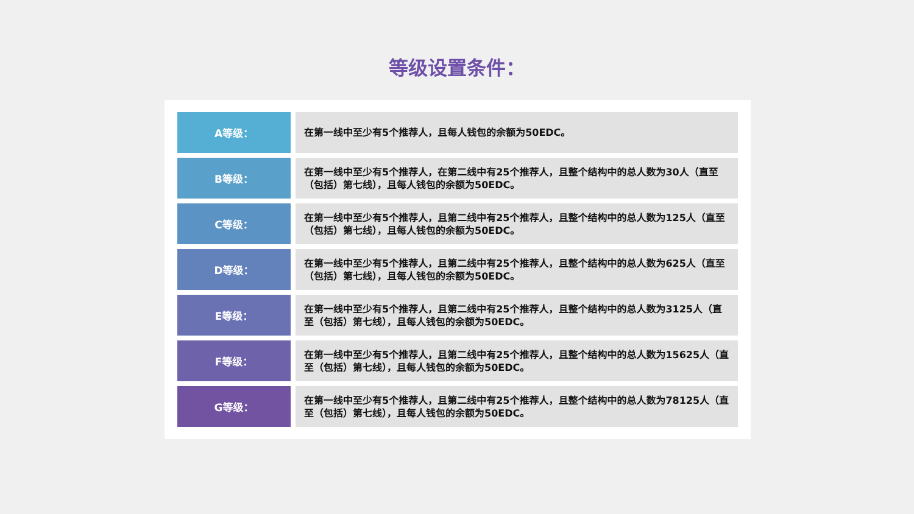等级设置条件：
| A等级： | 在第一线中至少有5个推荐人，且每人钱包的余额为50EDC。 |
| B等级： | 在第一线中至少有5个推荐人，在第二线中有25个推荐人，且整个结构中的总人数为30人（直至（包括）第七线），且每人钱包的余额为50EDC。 |
| C等级： | 在第一线中至少有5个推荐人，且第二线中有25个推荐人，且整个结构中的总人数为125人（直至（包括）第七线），且每人钱包的余额为50EDC。 |
| D等级： | 在第一线中至少有5个推荐人，且第二线中有25个推荐人，且整个结构中的总人数为625人（直至（包括）第七线），且每人钱包的余额为50EDC。 |
| E等级： | 在第一线中至少有5个推荐人，且第二线中有25个推荐人，且整个结构中的总人数为3125人（直至（包括）第七线），且每人钱包的余额为50EDC。 |
| F等级： | 在第一线中至少有5个推荐人，且第二线中有25个推荐人，且整个结构中的总人数为15625人（直至（包括）第七线），且每人钱包的余额为50EDC。 |
| G等级： | 在第一线中至少有5个推荐人，且第二线中有25个推荐人，且整个结构中的总人数为78125人（直至（包括）第七线），且每人钱包的余额为50EDC。 |